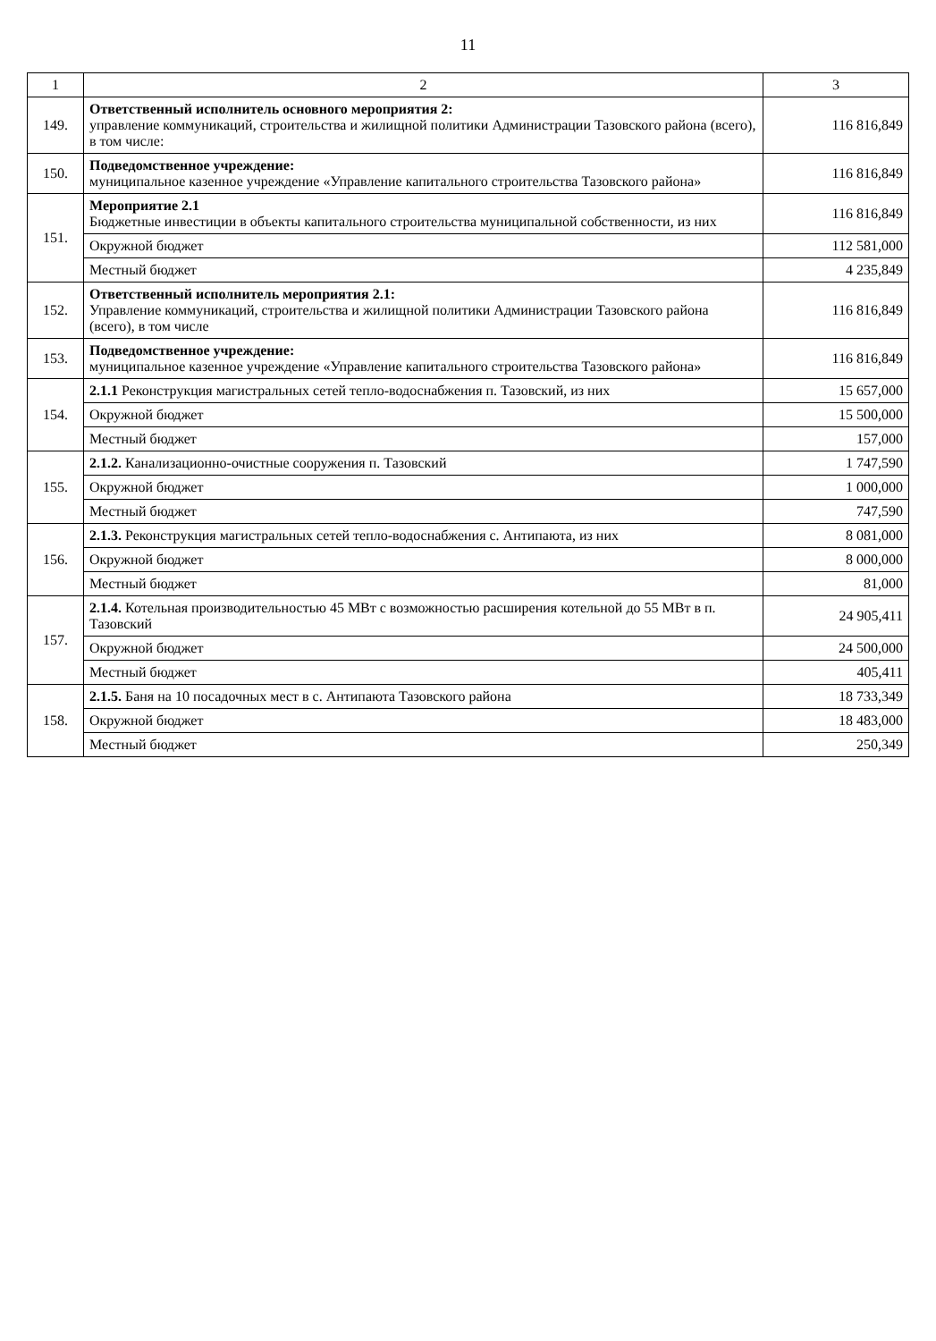11
| 1 | 2 | 3 |
| --- | --- | --- |
| 149. | Ответственный исполнитель основного мероприятия 2: управление коммуникаций, строительства и жилищной политики Администрации Тазовского района (всего), в том числе: | 116 816,849 |
| 150. | Подведомственное учреждение: муниципальное казенное учреждение «Управление капитального строительства Тазовского района» | 116 816,849 |
| 151. | Мероприятие 2.1 Бюджетные инвестиции в объекты капитального строительства муниципальной собственности, из них | 116 816,849 |
| | Окружной бюджет | 112 581,000 |
| | Местный бюджет | 4 235,849 |
| 152. | Ответственный исполнитель мероприятия 2.1: Управление коммуникаций, строительства и жилищной политики Администрации Тазовского района (всего), в том числе | 116 816,849 |
| 153. | Подведомственное учреждение: муниципальное казенное учреждение «Управление капитального строительства Тазовского района» | 116 816,849 |
| 154. | 2.1.1 Реконструкция магистральных сетей тепло-водоснабжения п. Тазовский, из них | 15 657,000 |
| | Окружной бюджет | 15 500,000 |
| | Местный бюджет | 157,000 |
| 155. | 2.1.2. Канализационно-очистные сооружения п. Тазовский | 1 747,590 |
| | Окружной бюджет | 1 000,000 |
| | Местный бюджет | 747,590 |
| 156. | 2.1.3. Реконструкция магистральных сетей тепло-водоснабжения с. Антипаюта, из них | 8 081,000 |
| | Окружной бюджет | 8 000,000 |
| | Местный бюджет | 81,000 |
| 157. | 2.1.4. Котельная производительностью 45 МВт с возможностью расширения котельной до 55 МВт в п. Тазовский | 24 905,411 |
| | Окружной бюджет | 24 500,000 |
| | Местный бюджет | 405,411 |
| 158. | 2.1.5. Баня на 10 посадочных мест в с. Антипаюта Тазовского района | 18 733,349 |
| | Окружной бюджет | 18 483,000 |
| | Местный бюджет | 250,349 |